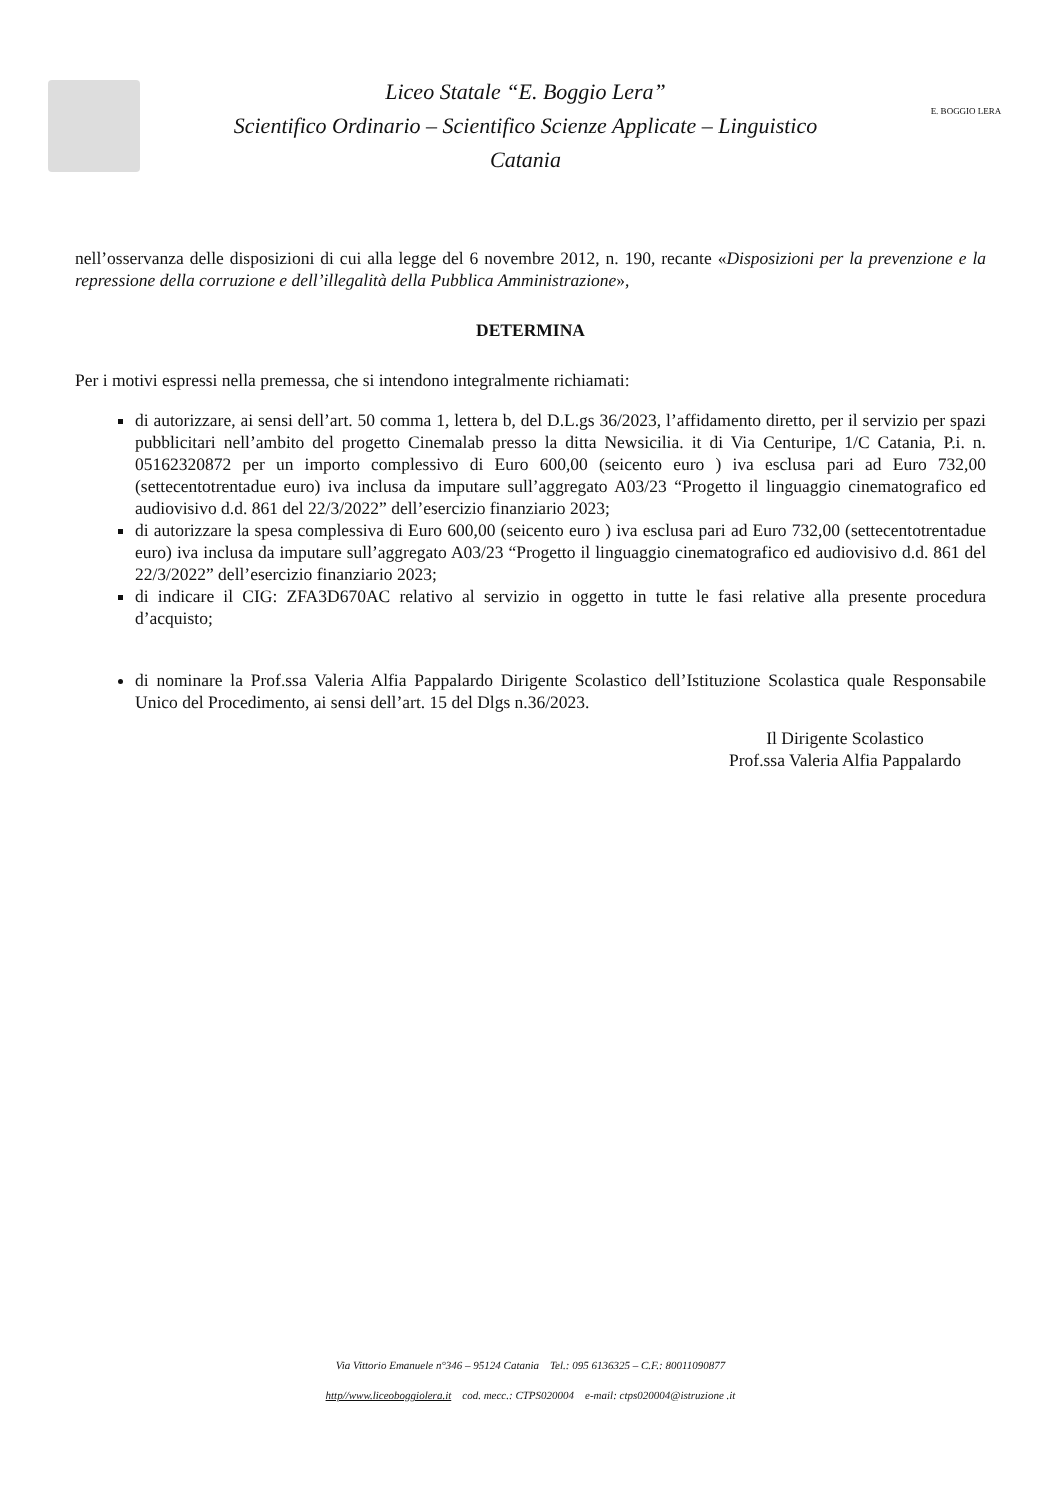Liceo Statale “E. Boggio Lera”
Scientifico Ordinario – Scientifico Scienze Applicate – Linguistico
Catania
E. BOGGIO LERA
nell’osservanza delle disposizioni di cui alla legge del 6 novembre 2012, n. 190, recante «Disposizioni per la prevenzione e la repressione della corruzione e dell’illegalità della Pubblica Amministrazione»,
DETERMINA
Per i motivi espressi nella premessa, che si intendono integralmente richiamati:
di autorizzare, ai sensi dell’art. 50 comma 1, lettera b, del D.L.gs 36/2023, l’affidamento diretto, per il servizio per spazi pubblicitari nell’ambito del progetto Cinemalab presso la ditta Newsicilia. it di Via Centuripe, 1/C Catania, P.i. n. 05162320872 per un importo complessivo di Euro 600,00 (seicento euro ) iva esclusa pari ad Euro 732,00 (settecentotrentadue euro) iva inclusa da imputare sull’aggregato A03/23 “Progetto il linguaggio cinematografico ed audiovisivo d.d. 861 del 22/3/2022” dell’esercizio finanziario 2023;
di autorizzare la spesa complessiva di Euro 600,00 (seicento euro ) iva esclusa pari ad Euro 732,00 (settecentotrentadue euro) iva inclusa da imputare sull’aggregato A03/23 “Progetto il linguaggio cinematografico ed audiovisivo d.d. 861 del 22/3/2022” dell’esercizio finanziario 2023;
di indicare il CIG: ZFA3D670AC relativo al servizio in oggetto in tutte le fasi relative alla presente procedura d’acquisto;
di nominare la Prof.ssa Valeria Alfia Pappalardo Dirigente Scolastico dell’Istituzione Scolastica quale Responsabile Unico del Procedimento, ai sensi dell’art. 15 del Dlgs n.36/2023.
Il Dirigente Scolastico
Prof.ssa Valeria Alfia Pappalardo
Via Vittorio Emanuele n°346 – 95124 Catania Tel.: 095 6136325 – C.F.: 80011090877
http//www.liceoboggiolera.it cod. mecc.: CTPS020004 e-mail: ctps020004@istruzione .it